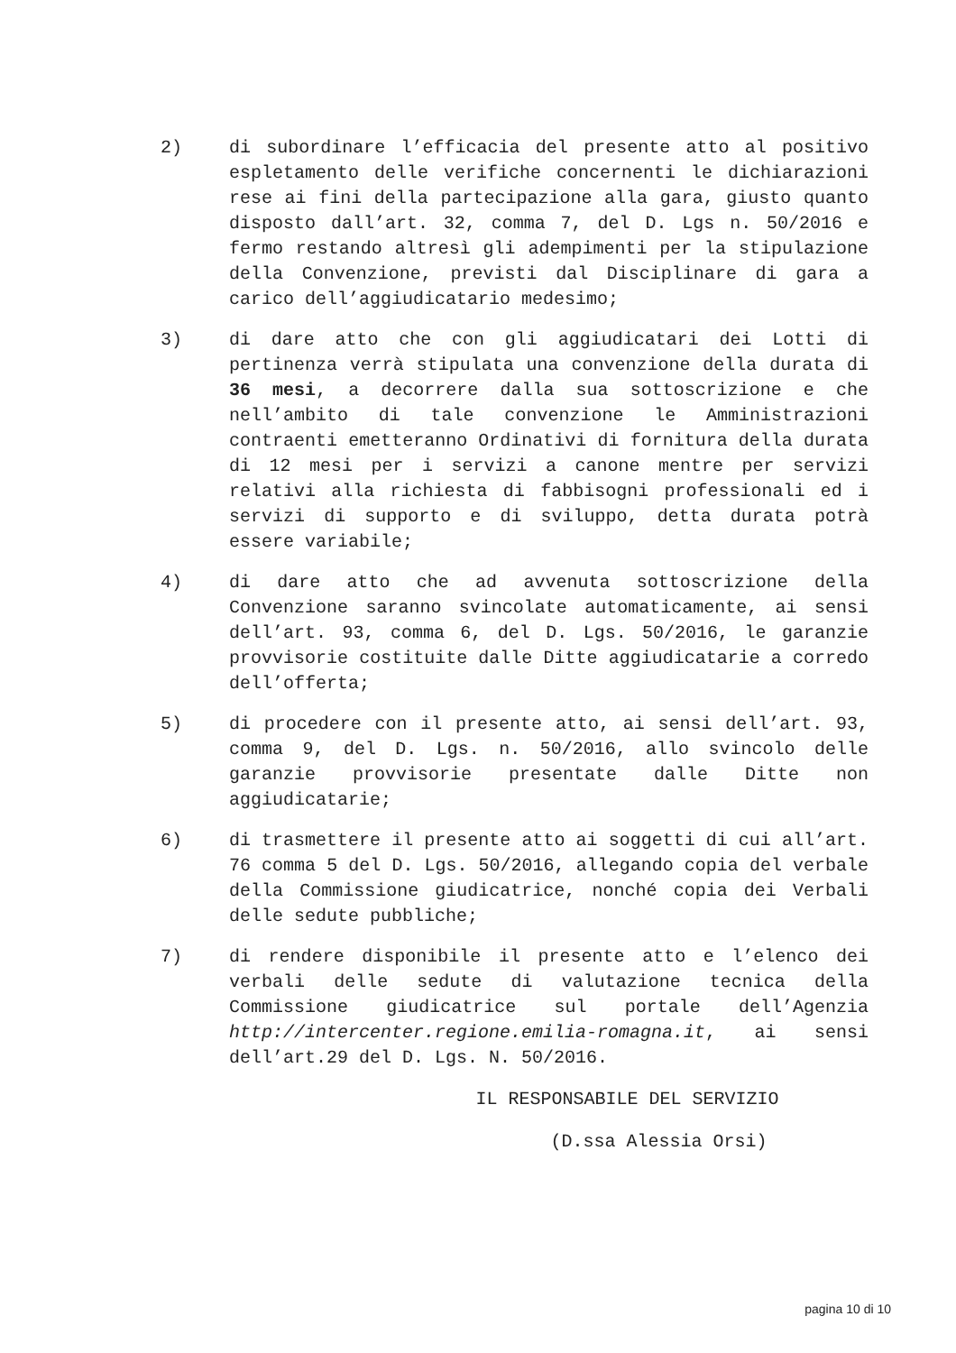2) di subordinare l’efficacia del presente atto al positivo espletamento delle verifiche concernenti le dichiarazioni rese ai fini della partecipazione alla gara, giusto quanto disposto dall’art. 32, comma 7, del D. Lgs n. 50/2016 e fermo restando altresì gli adempimenti per la stipulazione della Convenzione, previsti dal Disciplinare di gara a carico dell’aggiudicatario medesimo;
3) di dare atto che con gli aggiudicatari dei Lotti di pertinenza verrà stipulata una convenzione della durata di 36 mesi, a decorrere dalla sua sottoscrizione e che nell’ambito di tale convenzione le Amministrazioni contraenti emetteranno Ordinativi di fornitura della durata di 12 mesi per i servizi a canone mentre per servizi relativi alla richiesta di fabbisogni professionali ed i servizi di supporto e di sviluppo, detta durata potrà essere variabile;
4) di dare atto che ad avvenuta sottoscrizione della Convenzione saranno svincolate automaticamente, ai sensi dell’art. 93, comma 6, del D. Lgs. 50/2016, le garanzie provvisorie costituite dalle Ditte aggiudicatarie a corredo dell’offerta;
5) di procedere con il presente atto, ai sensi dell’art. 93, comma 9, del D. Lgs. n. 50/2016, allo svincolo delle garanzie provvisorie presentate dalle Ditte non aggiudicatarie;
6) di trasmettere il presente atto ai soggetti di cui all’art. 76 comma 5 del D. Lgs. 50/2016, allegando copia del verbale della Commissione giudicatrice, nonché copia dei Verbali delle sedute pubbliche;
7) di rendere disponibile il presente atto e l’elenco dei verbali delle sedute di valutazione tecnica della Commissione giudicatrice sul portale dell’Agenzia http://intercenter.regione.emilia-romagna.it, ai sensi dell’art.29 del D. Lgs. N. 50/2016.
IL RESPONSABILE DEL SERVIZIO
(D.ssa Alessia Orsi)
pagina 10 di 10